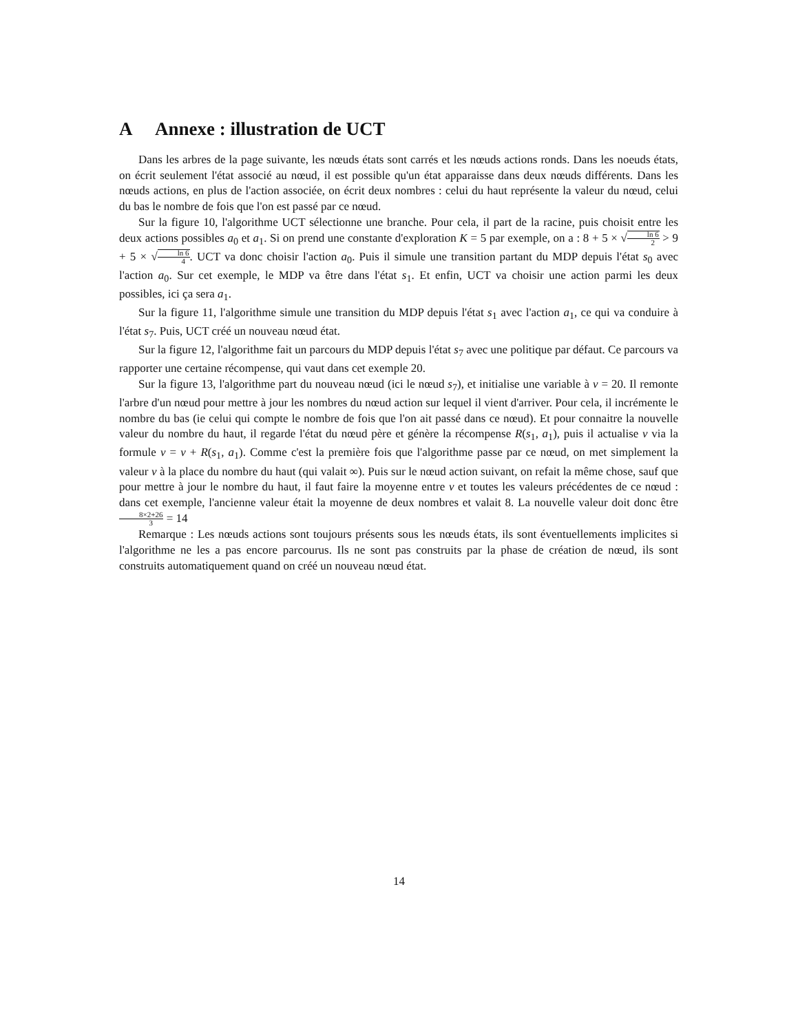A Annexe : illustration de UCT
Dans les arbres de la page suivante, les nœuds états sont carrés et les nœuds actions ronds. Dans les noeuds états, on écrit seulement l'état associé au nœud, il est possible qu'un état apparaisse dans deux nœuds différents. Dans les nœuds actions, en plus de l'action associée, on écrit deux nombres : celui du haut représente la valeur du nœud, celui du bas le nombre de fois que l'on est passé par ce nœud.
Sur la figure 10, l'algorithme UCT sélectionne une branche. Pour cela, il part de la racine, puis choisit entre les deux actions possibles a<sub>0</sub> et a<sub>1</sub>. Si on prend une constante d'exploration K = 5 par exemple, on a : 8 + 5 × √ln 6 2 > 9 + 5 × √ln 6 4. UCT va donc choisir l'action a<sub>0</sub>. Puis il simule une transition partant du MDP depuis l'état s<sub>0</sub> avec l'action a<sub>0</sub>. Sur cet exemple, le MDP va être dans l'état s<sub>1</sub>. Et enfin, UCT va choisir une action parmi les deux possibles, ici ça sera a<sub>1</sub>.
Sur la figure 11, l'algorithme simule une transition du MDP depuis l'état s<sub>1</sub> avec l'action a<sub>1</sub>, ce qui va conduire à l'état s<sub>7</sub>. Puis, UCT créé un nouveau nœud état.
Sur la figure 12, l'algorithme fait un parcours du MDP depuis l'état s<sub>7</sub> avec une politique par défaut. Ce parcours va rapporter une certaine récompense, qui vaut dans cet exemple 20.
Sur la figure 13, l'algorithme part du nouveau nœud (ici le nœud s<sub>7</sub>), et initialise une variable à v = 20. Il remonte l'arbre d'un nœud pour mettre à jour les nombres du nœud action sur lequel il vient d'arriver. Pour cela, il incrémente le nombre du bas (ie celui qui compte le nombre de fois que l'on ait passé dans ce nœud). Et pour connaitre la nouvelle valeur du nombre du haut, il regarde l'état du nœud père et génère la récompense R(s<sub>1</sub>, a<sub>1</sub>), puis il actualise v via la formule v = v + R(s<sub>1</sub>, a<sub>1</sub>). Comme c'est la première fois que l'algorithme passe par ce nœud, on met simplement la valeur v à la place du nombre du haut (qui valait ∞). Puis sur le nœud action suivant, on refait la même chose, sauf que pour mettre à jour le nombre du haut, il faut faire la moyenne entre v et toutes les valeurs précédentes de ce nœud : dans cet exemple, l'ancienne valeur était la moyenne de deux nombres et valait 8. La nouvelle valeur doit donc être 8×2+26 3 = 14
Remarque : Les nœuds actions sont toujours présents sous les nœuds états, ils sont éventuellements implicites si l'algorithme ne les a pas encore parcourus. Ils ne sont pas construits par la phase de création de nœud, ils sont construits automatiquement quand on créé un nouveau nœud état.
14